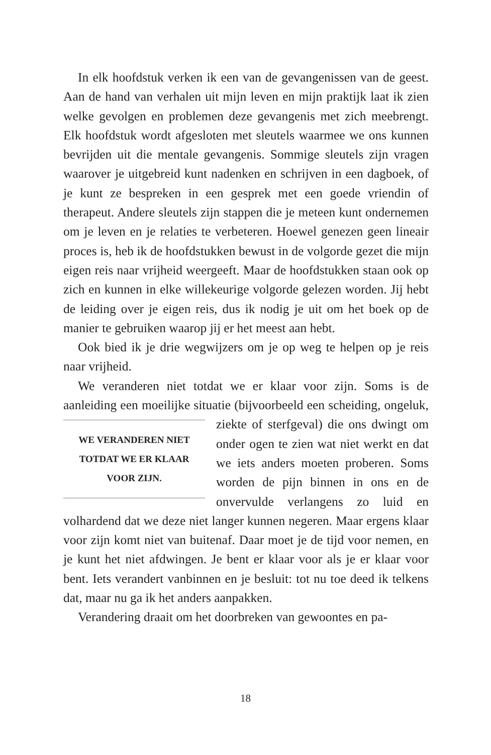In elk hoofdstuk verken ik een van de gevangenissen van de geest. Aan de hand van verhalen uit mijn leven en mijn praktijk laat ik zien welke gevolgen en problemen deze gevangenis met zich meebrengt. Elk hoofdstuk wordt afgesloten met sleutels waarmee we ons kunnen bevrijden uit die mentale gevangenis. Sommige sleutels zijn vragen waarover je uitgebreid kunt naden­ken en schrijven in een dagboek, of je kunt ze bespreken in een gesprek met een goede vriendin of therapeut. Andere sleutels zijn stappen die je meteen kunt ondernemen om je leven en je relaties te verbeteren. Hoewel genezen geen lineair proces is, heb ik de hoofdstukken bewust in de volgorde gezet die mijn eigen reis naar vrijheid weergeeft. Maar de hoofdstukken staan ook op zich en kunnen in elke willekeurige volgorde gelezen worden. Jij hebt de leiding over je eigen reis, dus ik nodig je uit om het boek op de manier te gebruiken waarop jij er het meest aan hebt.
Ook bied ik je drie wegwijzers om je op weg te helpen op je reis naar vrijheid.
We veranderen niet totdat we er klaar voor zijn. Soms is de aanleiding een moeilijke situatie (bijvoorbeeld een scheiding, on­
WE VERANDEREN NIET
TOTDAT WE ER KLAAR
VOOR ZIJN.
geluk, ziekte of sterfgeval) die ons dwingt om onder ogen te zien wat niet werkt en dat we iets anders moe­ten proberen. Soms worden de pijn binnen in ons en de onvervulde ver­langens zo luid en volhardend dat we deze niet langer kunnen negeren. Maar ergens klaar voor zijn komt niet van buitenaf. Daar moet je de tijd voor nemen, en je kunt het niet afdwingen. Je bent er klaar voor als je er klaar voor bent. Iets verandert van­binnen en je besluit: tot nu toe deed ik telkens dat, maar nu ga ik het anders aanpakken.
Verandering draait om het doorbreken van gewoontes en pa-
18